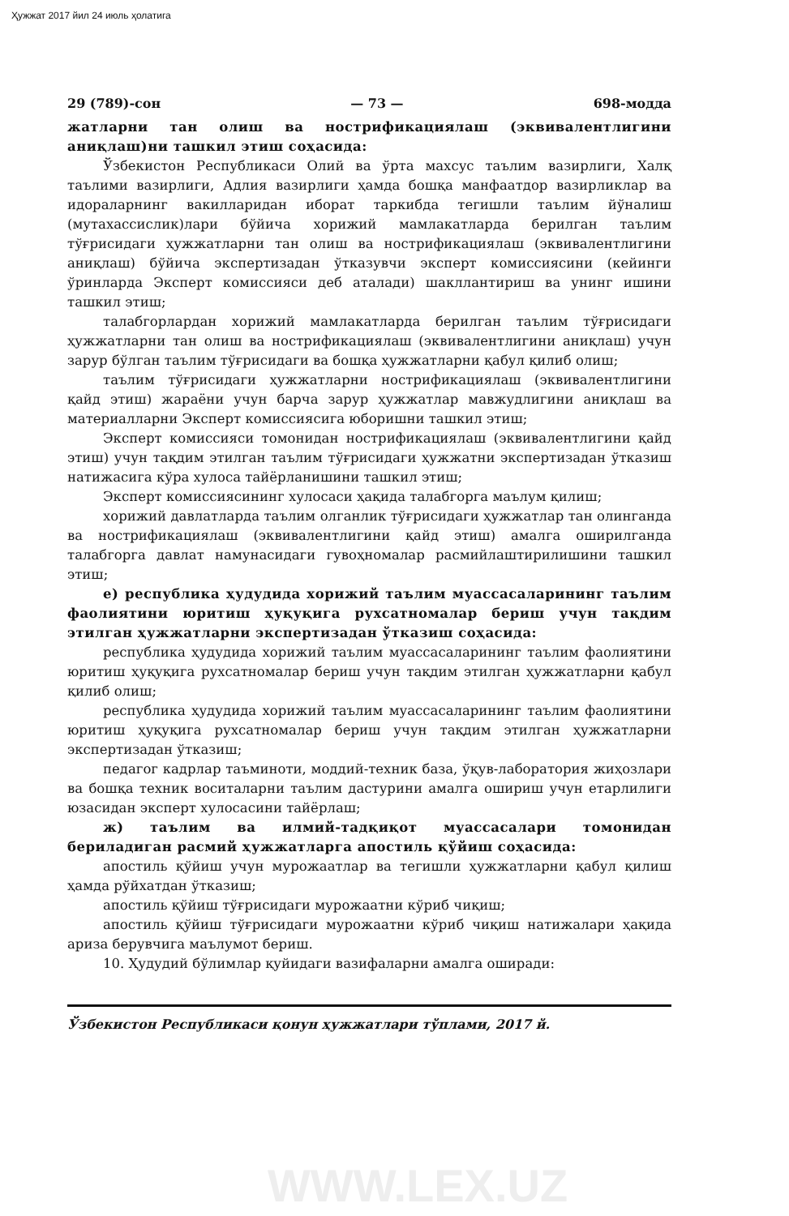Ҳужжат 2017 йил 24 июль ҳолатига
29 (789)-сон — 73 — 698-модда
жатларни тан олиш ва нострификациялаш (эквивалентлигини аниқлаш)ни ташкил этиш соҳасида:
Ўзбекистон Республикаси Олий ва ўрта махсус таълим вазирлиги, Халқ таълими вазирлиги, Адлия вазирлиги ҳамда бошқа манфаатдор вазирликлар ва идораларнинг вакилларидан иборат таркибда тегишли таълим йўналиш (мутахассислик)лари бўйича хорижий мамлакатларда берилган таълим тўғрисидаги ҳужжатларни тан олиш ва нострификациялаш (эквивалентлигини аниқлаш) бўйича экспертизадан ўтказувчи эксперт комиссиясини (кейинги ўринларда Эксперт комиссияси деб аталади) шакллантириш ва унинг ишини ташкил этиш;
талабгорлардан хорижий мамлакатларда берилган таълим тўғрисидаги ҳужжатларни тан олиш ва нострификациялаш (эквивалентлигини аниқлаш) учун зарур бўлган таълим тўғрисидаги ва бошқа ҳужжатларни қабул қилиб олиш;
таълим тўғрисидаги ҳужжатларни нострификациялаш (эквивалентлигини қайд этиш) жараёни учун барча зарур ҳужжатлар мавжудлигини аниқлаш ва материалларни Эксперт комиссиясига юборишни ташкил этиш;
Эксперт комиссияси томонидан нострификациялаш (эквивалентлигини қайд этиш) учун тақдим этилган таълим тўғрисидаги ҳужжатни экспертизадан ўтказиш натижасига кўра хулоса тайёрланишини ташкил этиш;
Эксперт комиссиясининг хулосаси ҳақида талабгорга маълум қилиш;
хорижий давлатларда таълим олганлик тўғрисидаги ҳужжатлар тан олинганда ва нострификациялаш (эквивалентлигини қайд этиш) амалга оширилганда талабгорга давлат намунасидаги гувоҳномалар расмийлаштирилишини ташкил этиш;
е) республика ҳудудида хорижий таълим муассасаларининг таълим фаолиятини юритиш ҳуқуқига рухсатномалар бериш учун тақдим этилган ҳужжатларни экспертизадан ўтказиш соҳасида:
республика ҳудудида хорижий таълим муассасаларининг таълим фаолиятини юритиш ҳуқуқига рухсатномалар бериш учун тақдим этилган ҳужжатларни қабул қилиб олиш;
республика ҳудудида хорижий таълим муассасаларининг таълим фаолиятини юритиш ҳуқуқига рухсатномалар бериш учун тақдим этилган ҳужжатларни экспертизадан ўтказиш;
педагог кадрлар таъминоти, моддий-техник база, ўқув-лаборатория жиҳозлари ва бошқа техник воситаларни таълим дастурини амалга ошириш учун етарлилиги юзасидан эксперт хулосасини тайёрлаш;
ж) таълим ва илмий-тадқиқот муассасалари томонидан бериладиган расмий ҳужжатларга апостиль қўйиш соҳасида:
апостиль қўйиш учун мурожаатлар ва тегишли ҳужжатларни қабул қилиш ҳамда рўйхатдан ўтказиш;
апостиль қўйиш тўғрисидаги мурожаатни кўриб чиқиш;
апостиль қўйиш тўғрисидаги мурожаатни кўриб чиқиш натижалари ҳақида ариза берувчига маълумот бериш.
10. Ҳудудий бўлимлар қуйидаги вазифаларни амалга оширади:
Ўзбекистон Республикаси қонун ҳужжатлари тўплами, 2017 й.
WWW.LEX.UZ